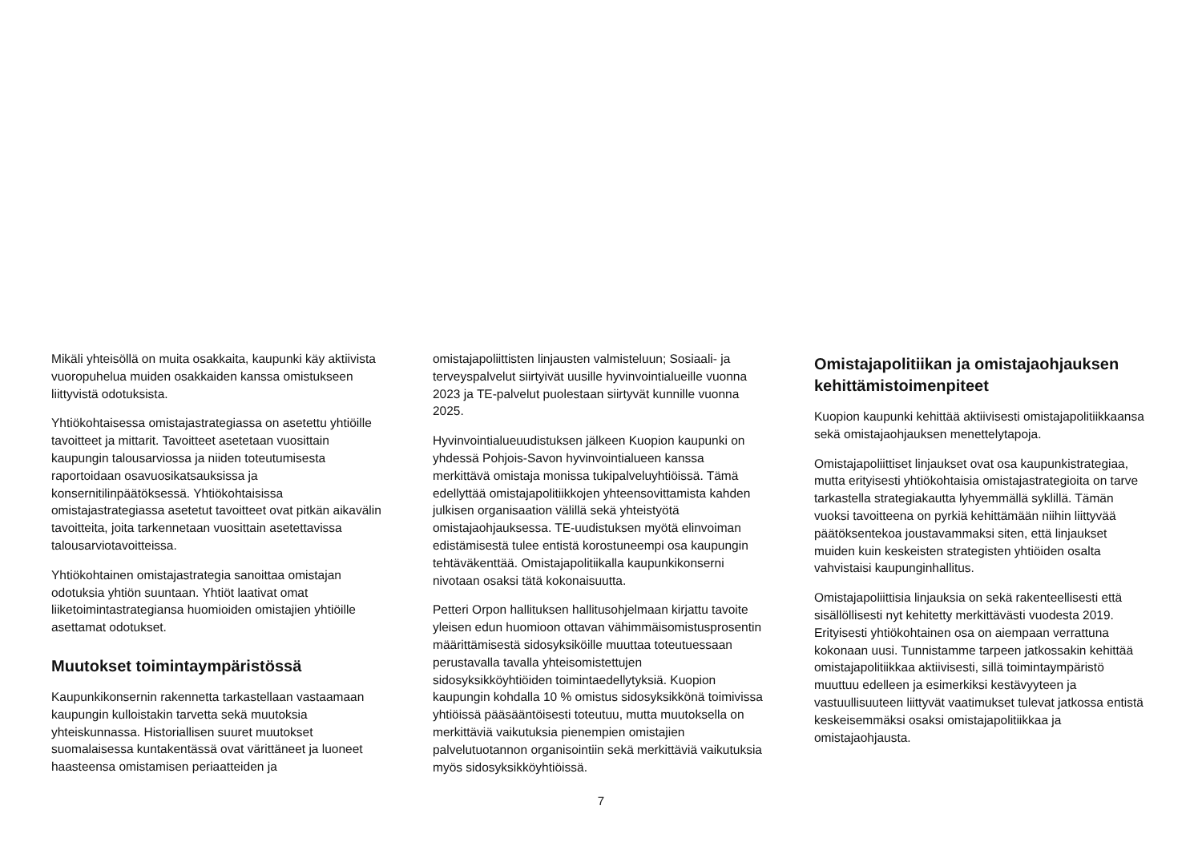Mikäli yhteisöllä on muita osakkaita, kaupunki käy aktiivista vuoropuhelua muiden osakkaiden kanssa omistukseen liittyvistä odotuksista.
Yhtiökohtaisessa omistajastrategiassa on asetettu yhtiöille tavoitteet ja mittarit. Tavoitteet asetetaan vuosittain kaupungin talousarviossa ja niiden toteutumisesta raportoidaan osavuosikatsauksissa ja konsernitilinpäätöksessä. Yhtiökohtaisissa omistajastrategiassa asetetut tavoitteet ovat pitkän aikavälin tavoitteita, joita tarkennetaan vuosittain asetettavissa talousarviotavoitteissa.
Yhtiökohtainen omistajastrategia sanoittaa omistajan odotuksia yhtiön suuntaan. Yhtiöt laativat omat liiketoimintastrategiansa huomioiden omistajien yhtiöille asettamat odotukset.
Muutokset toimintaympäristössä
Kaupunkikonsernin rakennetta tarkastellaan vastaamaan kaupungin kulloistakin tarvetta sekä muutoksia yhteiskunnassa. Historiallisen suuret muutokset suomalaisessa kuntakentässä ovat värittäneet ja luoneet haasteensa omistamisen periaatteiden ja
omistajapoliittisten linjausten valmisteluun; Sosiaali- ja terveyspalvelut siirtyivät uusille hyvinvointialueille vuonna 2023 ja TE-palvelut puolestaan siirtyvät kunnille vuonna 2025.
Hyvinvointialueuudistuksen jälkeen Kuopion kaupunki on yhdessä Pohjois-Savon hyvinvointialueen kanssa merkittävä omistaja monissa tukipalveluyhtiöissä. Tämä edellyttää omistajapolitiikkojen yhteensovittamista kahden julkisen organisaation välillä sekä yhteistyötä omistajaohjauksessa. TE-uudistuksen myötä elinvoiman edistämisestä tulee entistä korostuneempi osa kaupungin tehtäväkenttää. Omistajapolitiikalla kaupunkikonserni nivotaan osaksi tätä kokonaisuutta.
Petteri Orpon hallituksen hallitusohjelmaan kirjattu tavoite yleisen edun huomioon ottavan vähimmäisomistusprosentin määrittämisestä sidosyksiköille muuttaa toteutuessaan perustavalla tavalla yhteisomistettujen sidosyksikköyhtiöiden toimintaedellytyksiä. Kuopion kaupungin kohdalla 10 % omistus sidosyksikkönä toimivissa yhtiöissä pääsääntöisesti toteutuu, mutta muutoksella on merkittäviä vaikutuksia pienempien omistajien palvelutuotannon organisointiin sekä merkittäviä vaikutuksia myös sidosyksikköyhtiöissä.
Omistajapolitiikan ja omistajaohjauksen kehittämistoimenpiteet
Kuopion kaupunki kehittää aktiivisesti omistajapolitiikkaansa sekä omistajaohjauksen menettelytapoja.
Omistajapoliittiset linjaukset ovat osa kaupunkistrategiaa, mutta erityisesti yhtiökohtaisia omistajastrategioita on tarve tarkastella strategiakautta lyhyemmällä syklillä. Tämän vuoksi tavoitteena on pyrkiä kehittämään niihin liittyvää päätöksentekoa joustavammaksi siten, että linjaukset muiden kuin keskeisten strategisten yhtiöiden osalta vahvistaisi kaupunginhallitus.
Omistajapoliittisia linjauksia on sekä rakenteellisesti että sisällöllisesti nyt kehitetty merkittävästi vuodesta 2019. Erityisesti yhtiökohtainen osa on aiempaan verrattuna kokonaan uusi. Tunnistamme tarpeen jatkossakin kehittää omistajapolitiikkaa aktiivisesti, sillä toimintaympäristö muuttuu edelleen ja esimerkiksi kestävyyteen ja vastuullisuuteen liittyvät vaatimukset tulevat jatkossa entistä keskeisemmäksi osaksi omistajapolitiikkaa ja omistajaohjausta.
7